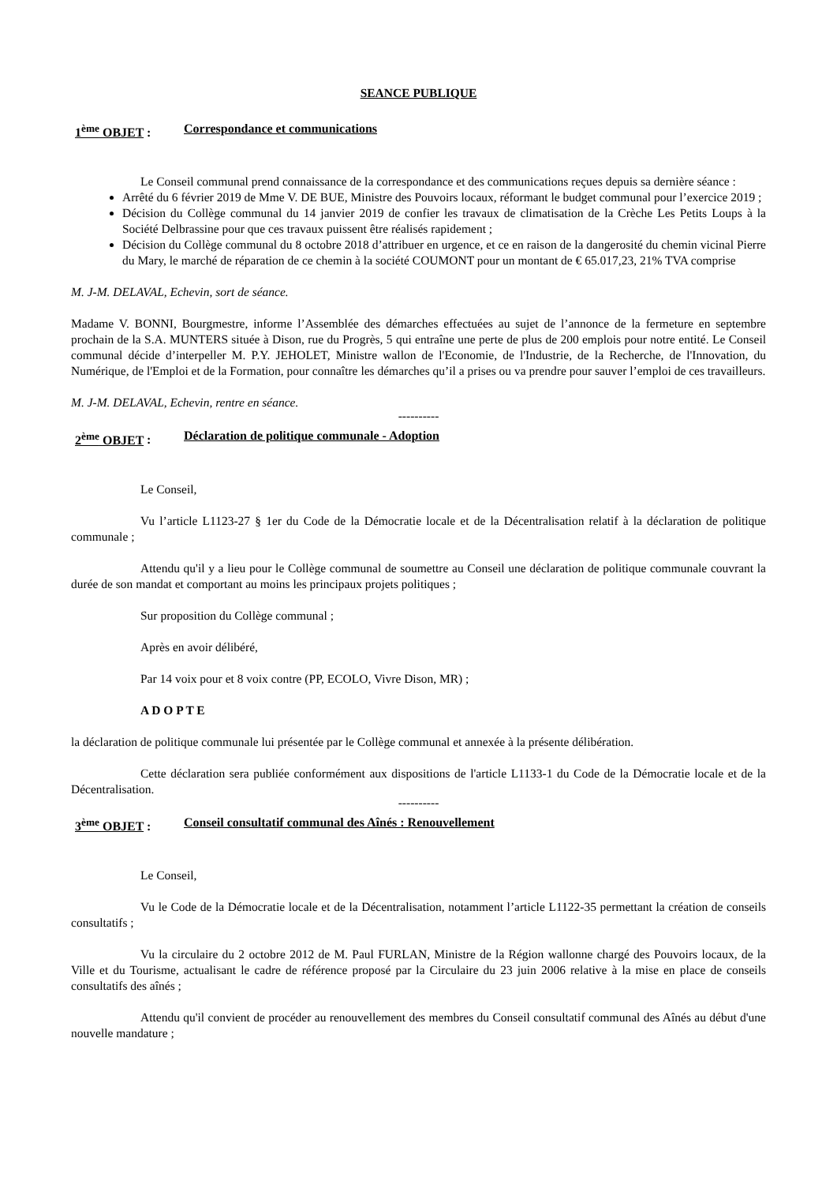SEANCE PUBLIQUE
1<sup>ème</sup> OBJET : Correspondance et communications
Le Conseil communal prend connaissance de la correspondance et des communications reçues depuis sa dernière séance :
Arrêté du 6 février 2019 de Mme V. DE BUE, Ministre des Pouvoirs locaux, réformant le budget communal pour l’exercice 2019 ;
Décision du Collège communal du 14 janvier 2019 de confier les travaux de climatisation de la Crèche Les Petits Loups à la Société Delbrassine pour que ces travaux puissent être réalisés rapidement ;
Décision du Collège communal du 8 octobre 2018 d’attribuer en urgence, et ce en raison de la dangerosité du chemin vicinal Pierre du Mary, le marché de réparation de ce chemin à la société COUMONT pour un montant de € 65.017,23, 21% TVA comprise
M. J-M. DELAVAL, Echevin, sort de séance.
Madame V. BONNI, Bourgmestre, informe l’Assemblée des démarches effectuées au sujet de l’annonce de la fermeture en septembre prochain de la S.A. MUNTERS située à Dison, rue du Progrès, 5 qui entraîne une perte de plus de 200 emplois pour notre entité. Le Conseil communal décide d’interpeller M. P.Y. JEHOLET, Ministre wallon de l'Economie, de l'Industrie, de la Recherche, de l'Innovation, du Numérique, de l'Emploi et de la Formation, pour connaître les démarches qu’il a prises ou va prendre pour sauver l’emploi de ces travailleurs.
M. J-M. DELAVAL, Echevin, rentre en séance.
----------
2<sup>ème</sup> OBJET : Déclaration de politique communale - Adoption
Le Conseil,
Vu l’article L1123-27 § 1er du Code de la Démocratie locale et de la Décentralisation relatif à la déclaration de politique communale ;
Attendu qu'il y a lieu pour le Collège communal de soumettre au Conseil une déclaration de politique communale couvrant la durée de son mandat et comportant au moins les principaux projets politiques ;
Sur proposition du Collège communal ;
Après en avoir délibéré,
Par 14 voix pour et 8 voix contre (PP, ECOLO, Vivre Dison, MR) ;
A D O P T E
la déclaration de politique communale lui présentée par le Collège communal et annexée à la présente délibération.
Cette déclaration sera publiée conformément aux dispositions de l'article L1133-1 du Code de la Démocratie locale et de la Décentralisation.
----------
3<sup>ème</sup> OBJET : Conseil consultatif communal des Aînés : Renouvellement
Le Conseil,
Vu le Code de la Démocratie locale et de la Décentralisation, notamment l’article L1122-35 permettant la création de conseils consultatifs ;
Vu la circulaire du 2 octobre 2012 de M. Paul FURLAN, Ministre de la Région wallonne chargé des Pouvoirs locaux, de la Ville et du Tourisme, actualisant le cadre de référence proposé par la Circulaire du 23 juin 2006 relative à la mise en place de conseils consultatifs des aînés ;
Attendu qu'il convient de procéder au renouvellement des membres du Conseil consultatif communal des Aînés au début d'une nouvelle mandature ;